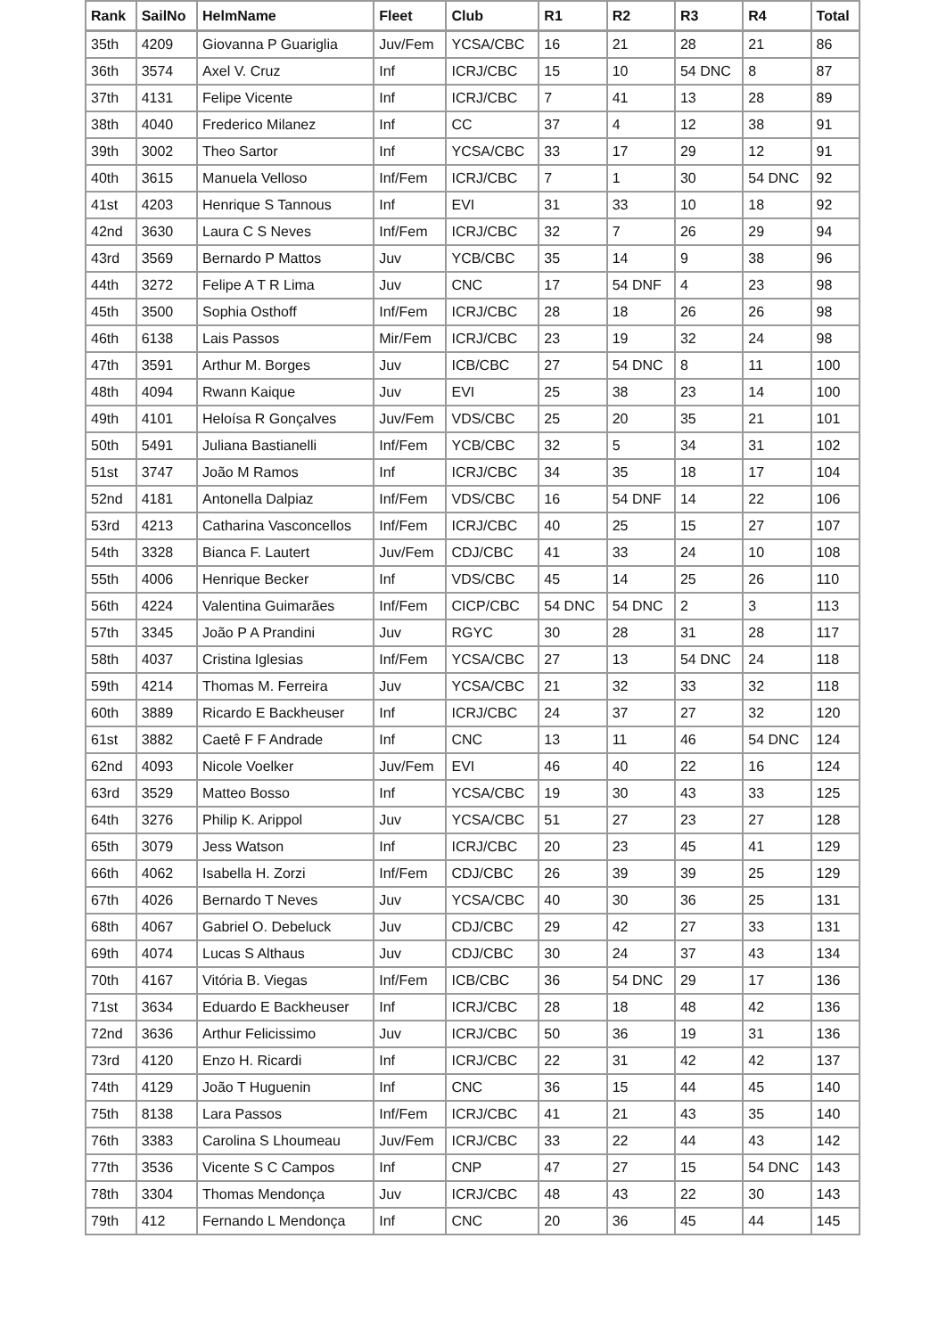| Rank | SailNo | HelmName | Fleet | Club | R1 | R2 | R3 | R4 | Total |
| --- | --- | --- | --- | --- | --- | --- | --- | --- | --- |
| 35th | 4209 | Giovanna P Guariglia | Juv/Fem | YCSA/CBC | 16 | 21 | 28 | 21 | 86 |
| 36th | 3574 | Axel V. Cruz | Inf | ICRJ/CBC | 15 | 10 | 54 DNC | 8 | 87 |
| 37th | 4131 | Felipe Vicente | Inf | ICRJ/CBC | 7 | 41 | 13 | 28 | 89 |
| 38th | 4040 | Frederico Milanez | Inf | CC | 37 | 4 | 12 | 38 | 91 |
| 39th | 3002 | Theo Sartor | Inf | YCSA/CBC | 33 | 17 | 29 | 12 | 91 |
| 40th | 3615 | Manuela Velloso | Inf/Fem | ICRJ/CBC | 7 | 1 | 30 | 54 DNC | 92 |
| 41st | 4203 | Henrique S Tannous | Inf | EVI | 31 | 33 | 10 | 18 | 92 |
| 42nd | 3630 | Laura C S Neves | Inf/Fem | ICRJ/CBC | 32 | 7 | 26 | 29 | 94 |
| 43rd | 3569 | Bernardo P Mattos | Juv | YCB/CBC | 35 | 14 | 9 | 38 | 96 |
| 44th | 3272 | Felipe A T R Lima | Juv | CNC | 17 | 54 DNF | 4 | 23 | 98 |
| 45th | 3500 | Sophia Osthoff | Inf/Fem | ICRJ/CBC | 28 | 18 | 26 | 26 | 98 |
| 46th | 6138 | Lais Passos | Mir/Fem | ICRJ/CBC | 23 | 19 | 32 | 24 | 98 |
| 47th | 3591 | Arthur M. Borges | Juv | ICB/CBC | 27 | 54 DNC | 8 | 11 | 100 |
| 48th | 4094 | Rwann Kaique | Juv | EVI | 25 | 38 | 23 | 14 | 100 |
| 49th | 4101 | Heloísa R Gonçalves | Juv/Fem | VDS/CBC | 25 | 20 | 35 | 21 | 101 |
| 50th | 5491 | Juliana Bastianelli | Inf/Fem | YCB/CBC | 32 | 5 | 34 | 31 | 102 |
| 51st | 3747 | João M Ramos | Inf | ICRJ/CBC | 34 | 35 | 18 | 17 | 104 |
| 52nd | 4181 | Antonella Dalpiaz | Inf/Fem | VDS/CBC | 16 | 54 DNF | 14 | 22 | 106 |
| 53rd | 4213 | Catharina Vasconcellos | Inf/Fem | ICRJ/CBC | 40 | 25 | 15 | 27 | 107 |
| 54th | 3328 | Bianca F. Lautert | Juv/Fem | CDJ/CBC | 41 | 33 | 24 | 10 | 108 |
| 55th | 4006 | Henrique Becker | Inf | VDS/CBC | 45 | 14 | 25 | 26 | 110 |
| 56th | 4224 | Valentina Guimarães | Inf/Fem | CICP/CBC | 54 DNC | 54 DNC | 2 | 3 | 113 |
| 57th | 3345 | João P A Prandini | Juv | RGYC | 30 | 28 | 31 | 28 | 117 |
| 58th | 4037 | Cristina Iglesias | Inf/Fem | YCSA/CBC | 27 | 13 | 54 DNC | 24 | 118 |
| 59th | 4214 | Thomas M. Ferreira | Juv | YCSA/CBC | 21 | 32 | 33 | 32 | 118 |
| 60th | 3889 | Ricardo E Backheuser | Inf | ICRJ/CBC | 24 | 37 | 27 | 32 | 120 |
| 61st | 3882 | Caetê F F Andrade | Inf | CNC | 13 | 11 | 46 | 54 DNC | 124 |
| 62nd | 4093 | Nicole Voelker | Juv/Fem | EVI | 46 | 40 | 22 | 16 | 124 |
| 63rd | 3529 | Matteo Bosso | Inf | YCSA/CBC | 19 | 30 | 43 | 33 | 125 |
| 64th | 3276 | Philip K. Arippol | Juv | YCSA/CBC | 51 | 27 | 23 | 27 | 128 |
| 65th | 3079 | Jess Watson | Inf | ICRJ/CBC | 20 | 23 | 45 | 41 | 129 |
| 66th | 4062 | Isabella H. Zorzi | Inf/Fem | CDJ/CBC | 26 | 39 | 39 | 25 | 129 |
| 67th | 4026 | Bernardo T Neves | Juv | YCSA/CBC | 40 | 30 | 36 | 25 | 131 |
| 68th | 4067 | Gabriel O. Debeluck | Juv | CDJ/CBC | 29 | 42 | 27 | 33 | 131 |
| 69th | 4074 | Lucas S Althaus | Juv | CDJ/CBC | 30 | 24 | 37 | 43 | 134 |
| 70th | 4167 | Vitória B. Viegas | Inf/Fem | ICB/CBC | 36 | 54 DNC | 29 | 17 | 136 |
| 71st | 3634 | Eduardo E Backheuser | Inf | ICRJ/CBC | 28 | 18 | 48 | 42 | 136 |
| 72nd | 3636 | Arthur Felicissimo | Juv | ICRJ/CBC | 50 | 36 | 19 | 31 | 136 |
| 73rd | 4120 | Enzo H. Ricardi | Inf | ICRJ/CBC | 22 | 31 | 42 | 42 | 137 |
| 74th | 4129 | João T Huguenin | Inf | CNC | 36 | 15 | 44 | 45 | 140 |
| 75th | 8138 | Lara Passos | Inf/Fem | ICRJ/CBC | 41 | 21 | 43 | 35 | 140 |
| 76th | 3383 | Carolina S Lhoumeau | Juv/Fem | ICRJ/CBC | 33 | 22 | 44 | 43 | 142 |
| 77th | 3536 | Vicente S C Campos | Inf | CNP | 47 | 27 | 15 | 54 DNC | 143 |
| 78th | 3304 | Thomas Mendonça | Juv | ICRJ/CBC | 48 | 43 | 22 | 30 | 143 |
| 79th | 412 | Fernando L Mendonça | Inf | CNC | 20 | 36 | 45 | 44 | 145 |